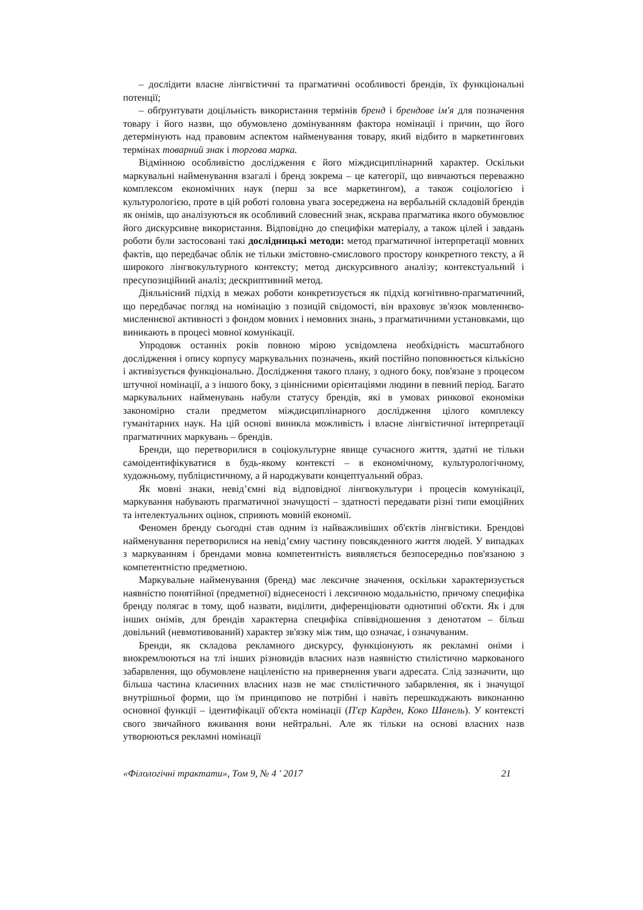– дослідити власне лінгвістичні та прагматичні особливості брендів, їх функціональні потенції;
– обґрунтувати доцільність використання термінів бренд і брендове ім'я для позначення товару і його назви, що обумовлено домінуванням фактора номінації і причин, що його детермінують над правовим аспектом найменування товару, який відбито в маркетингових термінах товарний знак і торгова марка.
Відмінною особливістю дослідження є його міждисциплінарний характер. Оскільки маркувальні найменування взагалі і бренд зокрема – це категорії, що вивчаються переважно комплексом економічних наук (перш за все маркетингом), а також соціологією і культурологією, проте в цій роботі головна увага зосереджена на вербальній складовій брендів як онімів, що аналізуються як особливий словесний знак, яскрава прагматика якого обумовлює його дискурсивне використання. Відповідно до специфіки матеріалу, а також цілей і завдань роботи були застосовані такі дослідницькі методи: метод прагматичної інтерпретації мовних фактів, що передбачає облік не тільки змістовно-смислового простору конкретного тексту, а й широкого лінгвокультурного контексту; метод дискурсивного аналізу; контекстуальний і пресупозиційний аналіз; дескриптивний метод.
Діяльнісний підхід в межах роботи конкретизується як підхід когнітивно-прагматичний, що передбачає погляд на номінацію з позицій свідомості, він враховує зв'язок мовленнєво-мисленнєвої активності з фондом мовних і немовних знань, з прагматичними установками, що виникають в процесі мовної комунікації.
Упродовж останніх років повною мірою усвідомлена необхідність масштабного дослідження і опису корпусу маркувальних позначень, який постійно поповнюється кількісно і активізується функціонально. Дослідження такого плану, з одного боку, пов'язане з процесом штучної номінації, а з іншого боку, з ціннісними орієнтаціями людини в певний період. Багато маркувальних найменувань набули статусу брендів, які в умовах ринкової економіки закономірно стали предметом міждисциплінарного дослідження цілого комплексу гуманітарних наук. На цій основі виникла можливість і власне лінгвістичної інтерпретації прагматичних маркувань – брендів.
Бренди, що перетворилися в соціокультурне явище сучасного життя, здатні не тільки самоідентифікуватися в будь-якому контексті – в економічному, культурологічному, художньому, публіцистичному, а й народжувати концептуальний образ.
Як мовні знаки, невід’ємні від відповідної лінгвокультури і процесів комунікації, маркування набувають прагматичної значущості – здатності передавати різні типи емоційних та інтелектуальних оцінок, сприяють мовній економії.
Феномен бренду сьогодні став одним із найважливіших об'єктів лінгвістики. Брендові найменування перетворилися на невід’ємну частину повсякденного життя людей. У випадках з маркуванням і брендами мовна компетентність виявляється безпосередньо пов'язаною з компетентністю предметною.
Маркувальне найменування (бренд) має лексичне значення, оскільки характеризується наявністю понятійної (предметної) віднесеності і лексичною модальністю, причому специфіка бренду полягає в тому, щоб назвати, виділити, диференціювати однотипні об'єкти. Як і для інших онімів, для брендів характерна специфіка співвідношення з денотатом – більш довільний (невмотивований) характер зв'язку між тим, що означає, і означуваним.
Бренди, як складова рекламного дискурсу, функціонують як рекламні оніми і виокремлюються на тлі інших різновидів власних назв наявністю стилістично маркованого забарвлення, що обумовлене націленістю на привернення уваги адресата. Слід зазначити, що більша частина класичних власних назв не має стилістичного забарвлення, як і значущої внутрішньої форми, що їм принципово не потрібні і навіть перешкоджають виконанню основної функції – ідентифікації об'єкта номінації (П'єр Карден, Коко Шанель). У контексті свого звичайного вживання вони нейтральні. Але як тільки на основі власних назв утворюються рекламні номінації
«Філологічні трактати», Том 9, № 4 ' 2017 21